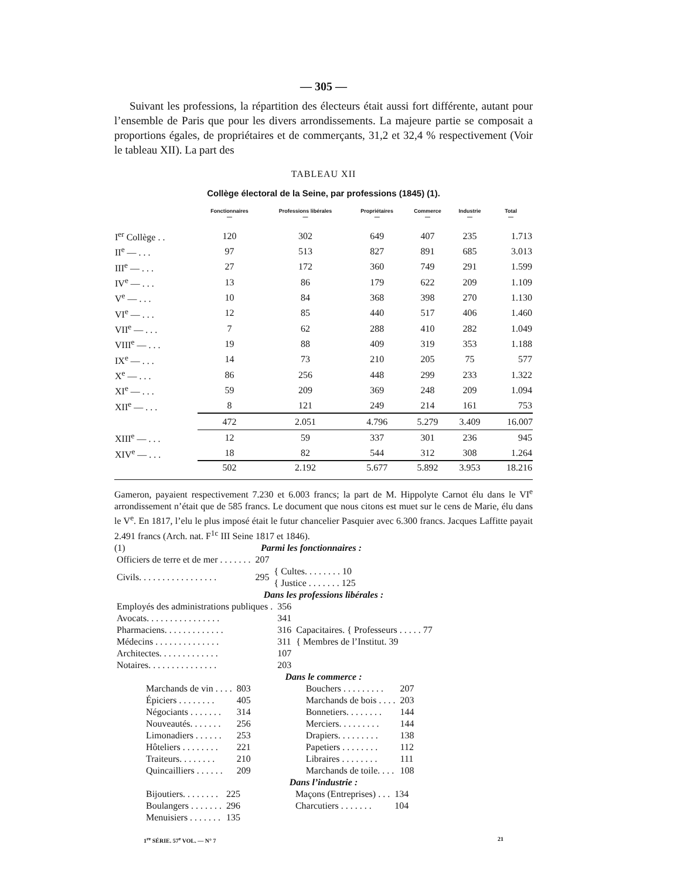— 305 —
Suivant les professions, la répartition des électeurs était aussi fort différente, autant pour l’ensemble de Paris que pour les divers arrondissements. La majeure partie se composait a proportions égales, de propriétaires et de commerçants, 31,2 et 32,4 % respectivement (Voir le tableau XII). La part des
TABLEAU XII
Collège électoral de la Seine, par professions (1845) (1).
| | Fonctionnaires — | Professions libérales — | Propriétaires — | Commerce — | Industrie — | Total — |
| --- | --- | --- | --- | --- | --- | --- |
| I<sup>er</sup> Collège . . | 120 | 302 | 649 | 407 | 235 | 1.713 |
| II<sup>e</sup> — . . . | 97 | 513 | 827 | 891 | 685 | 3.013 |
| III<sup>e</sup> — . . . | 27 | 172 | 360 | 749 | 291 | 1.599 |
| IV<sup>e</sup> — . . . | 13 | 86 | 179 | 622 | 209 | 1.109 |
| V<sup>e</sup> — . . . | 10 | 84 | 368 | 398 | 270 | 1.130 |
| VI<sup>e</sup> — . . . | 12 | 85 | 440 | 517 | 406 | 1.460 |
| VII<sup>e</sup> — . . . | 7 | 62 | 288 | 410 | 282 | 1.049 |
| VIII<sup>e</sup> — . . . | 19 | 88 | 409 | 319 | 353 | 1.188 |
| IX<sup>e</sup> — . . . | 14 | 73 | 210 | 205 | 75 | 577 |
| X<sup>e</sup> — . . . | 86 | 256 | 448 | 299 | 233 | 1.322 |
| XI<sup>e</sup> — . . . | 59 | 209 | 369 | 248 | 209 | 1.094 |
| XII<sup>e</sup> — . . . | 8 | 121 | 249 | 214 | 161 | 753 |
| | 472 | 2.051 | 4.796 | 5.279 | 3.409 | 16.007 |
| XIII<sup>e</sup> — . . . | 12 | 59 | 337 | 301 | 236 | 945 |
| XIV<sup>e</sup> — . . . | 18 | 82 | 544 | 312 | 308 | 1.264 |
| | 502 | 2.192 | 5.677 | 5.892 | 3.953 | 18.216 |
Gameron, payaient respectivement 7.230 et 6.003 francs; la part de M. Hippolyte Carnot élu dans le VI<sup>e</sup> arrondissement n’était que de 585 francs. Le document que nous citons est muet sur le cens de Marie, élu dans le V<sup>e</sup>. En 1817, l’elu le plus imposé était le futur chancelier Pasquier avec 6.300 francs. Jacques Laffitte payait 2.491 francs (Arch. nat. F<sup>1c</sup> III Seine 1817 et 1846).
(1) Parmi les fonctionnaires :
| Officiers de terre et de mer . . . . . . . | 207 | |
| Civils. . . . . . . . . . . . . . . . . | 295 | { Cultes. . . . . . . . 10 { Justice . . . . . . . 125 |
Dans les professions libérales :
| Employés des administrations publiques . | 356 | Capacitaires. { Professeurs . . . . . 77 { Membres de l’Institut. 39 |
| Avocats. . . . . . . . . . . . . . . . | 341 | |
| Pharmaciens. . . . . . . . . . . . . | 316 | |
| Médecins . . . . . . . . . . . . . . | 311 | |
| Architectes. . . . . . . . . . . . . | 107 | |
| Notaires. . . . . . . . . . . . . . . | 203 | |
Dans le commerce :
| Marchands de vin . . . . | 803 | Bouchers . . . . . . . . . | 207 |
| Épiciers . . . . . . . . | 405 | Marchands de bois . . . . | 203 |
| Négociants . . . . . . . | 314 | Bonnetiers. . . . . . . . | 144 |
| Nouveautés. . . . . . . | 256 | Merciers. . . . . . . . . | 144 |
| Limonadiers . . . . . . | 253 | Drapiers. . . . . . . . . | 138 |
| Hôteliers . . . . . . . . | 221 | Papetiers . . . . . . . . | 112 |
| Traiteurs. . . . . . . . | 210 | Libraires . . . . . . . . | 111 |
| Quincailliers . . . . . . | 209 | Marchands de toile. . . . | 108 |
Dans l’industrie :
| Bijoutiers. . . . . . . . | 225 | Maçons (Entreprises) . . . | 134 |
| Boulangers . . . . . . . | 296 | Charcutiers . . . . . . . | 104 |
| Menuisiers . . . . . . . | 135 | | |
1<sup>re</sup> SÉRIE. 57<sup>e</sup> VOL. — N° 7 21